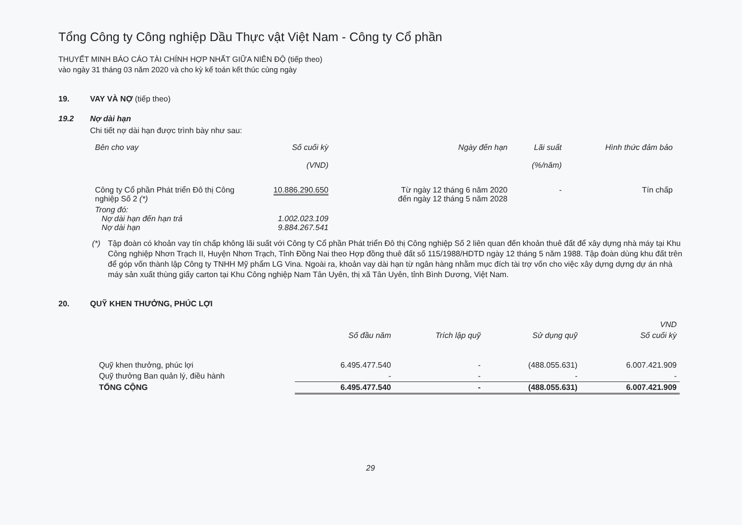Tổng Công ty Công nghiệp Dầu Thực vật Việt Nam - Công ty Cổ phần
THUYẾT MINH BÁO CÁO TÀI CHÍNH HỢP NHẤT GIỮA NIÊN ĐỘ (tiếp theo)
vào ngày 31 tháng 03 năm 2020 và cho kỳ kế toán kết thúc cùng ngày
19. VAY VÀ NỢ (tiếp theo)
19.2 Nợ dài hạn
Chi tiết nợ dài hạn được trình bày như sau:
| Bên cho vay | Số cuối kỳ (VND) | Ngày đến hạn | Lãi suất (%/năm) | Hình thức đảm bảo |
| --- | --- | --- | --- | --- |
| Công ty Cổ phần Phát triển Đô thị Công nghiệp Số 2 (*) | 10.886.290.650 | Từ ngày 12 tháng 6 năm 2020 đến ngày 12 tháng 5 năm 2028 | - | Tín chấp |
| Trong đó: Nợ dài hạn đến hạn trả Nợ dài hạn | 1.002.023.109 9.884.267.541 | | | |
(*) Tập đoàn có khoản vay tín chấp không lãi suất với Công ty Cổ phần Phát triển Đô thị Công nghiệp Số 2 liên quan đến khoản thuê đất để xây dựng nhà máy tại Khu Công nghiệp Nhơn Trạch II, Huyện Nhơn Trạch, Tỉnh Đồng Nai theo Hợp đồng thuê đất số 115/1988/HDTD ngày 12 tháng 5 năm 1988. Tập đoàn dùng khu đất trên để góp vốn thành lập Công ty TNHH Mỹ phẩm LG Vina. Ngoài ra, khoản vay dài hạn từ ngân hàng nhằm mục đích tài trợ vốn cho việc xây dựng dựng dự án nhà máy sản xuất thùng giấy carton tại Khu Công nghiệp Nam Tân Uyên, thị xã Tân Uyên, tỉnh Bình Dương, Việt Nam.
20. QUỸ KHEN THƯỞNG, PHÚC LỢI
| | | | | VND |
| --- | --- | --- | --- | --- |
| | Số đầu năm | Trích lập quỹ | Sử dụng quỹ | Số cuối kỳ |
| Quỹ khen thưởng, phúc lợi | 6.495.477.540 | - | (488.055.631) | 6.007.421.909 |
| Quỹ thưởng Ban quản lý, điều hành | - | - | - | - |
| TỔNG CỘNG | 6.495.477.540 | - | (488.055.631) | 6.007.421.909 |
29